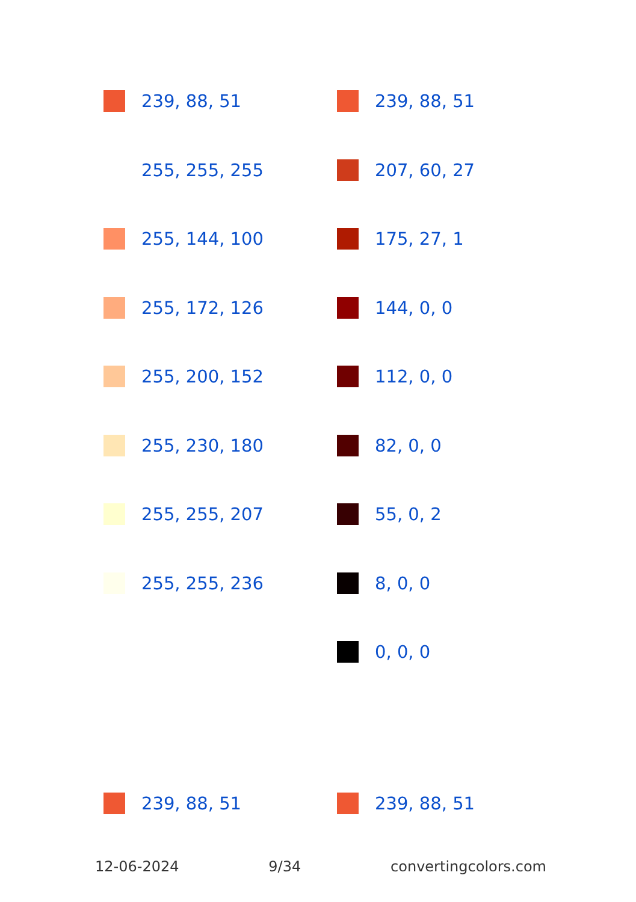239, 88, 51
255, 255, 255
255, 144, 100
255, 172, 126
255, 200, 152
255, 230, 180
255, 255, 207
255, 255, 236
239, 88, 51
207, 60, 27
175, 27, 1
144, 0, 0
112, 0, 0
82, 0, 0
55, 0, 2
8, 0, 0
0, 0, 0
239, 88, 51 239, 88, 51
12-06-2024 9/34 convertingcolors.com